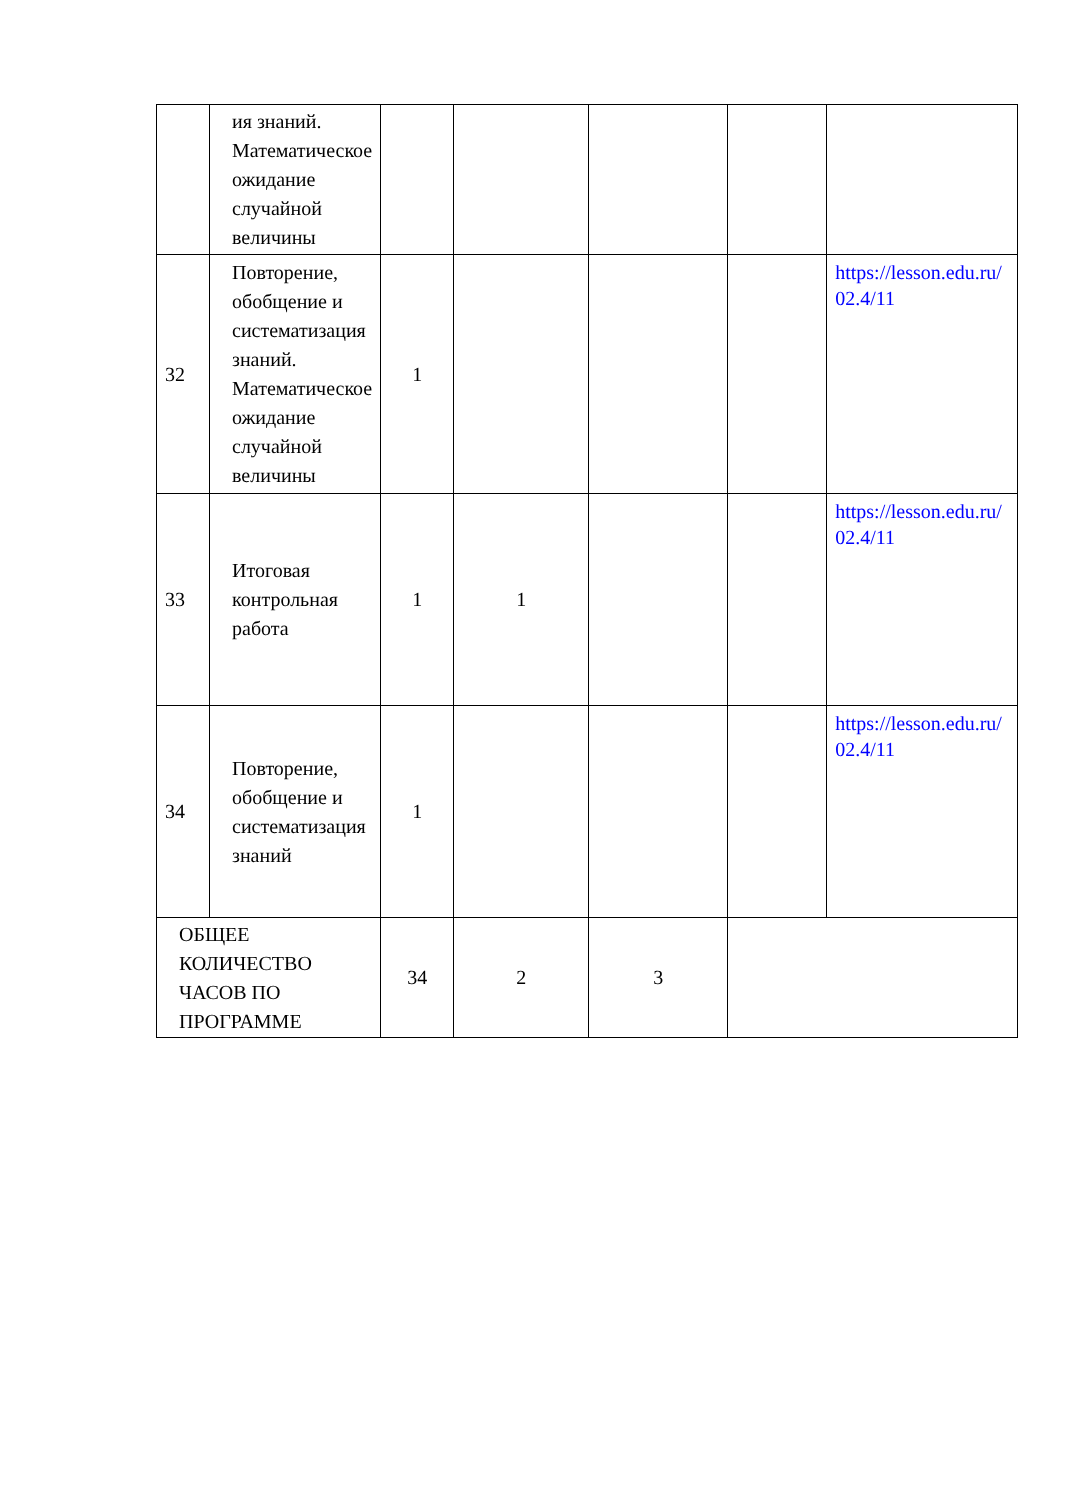| | ия знаний. Математическое ожидание случайной величины | | | | | |
| 32 | Повторение, обобщение и систематизация знаний. Математическое ожидание случайной величины | 1 | | | | https://lesson.edu.ru/ 02.4/11 |
| 33 | Итоговая контрольная работа | 1 | 1 | | | https://lesson.edu.ru/ 02.4/11 |
| 34 | Повторение, обобщение и систематизация знаний | 1 | | | | https://lesson.edu.ru/ 02.4/11 |
| ОБЩЕЕ КОЛИЧЕСТВО ЧАСОВ ПО ПРОГРАММЕ | | 34 | 2 | 3 | | |